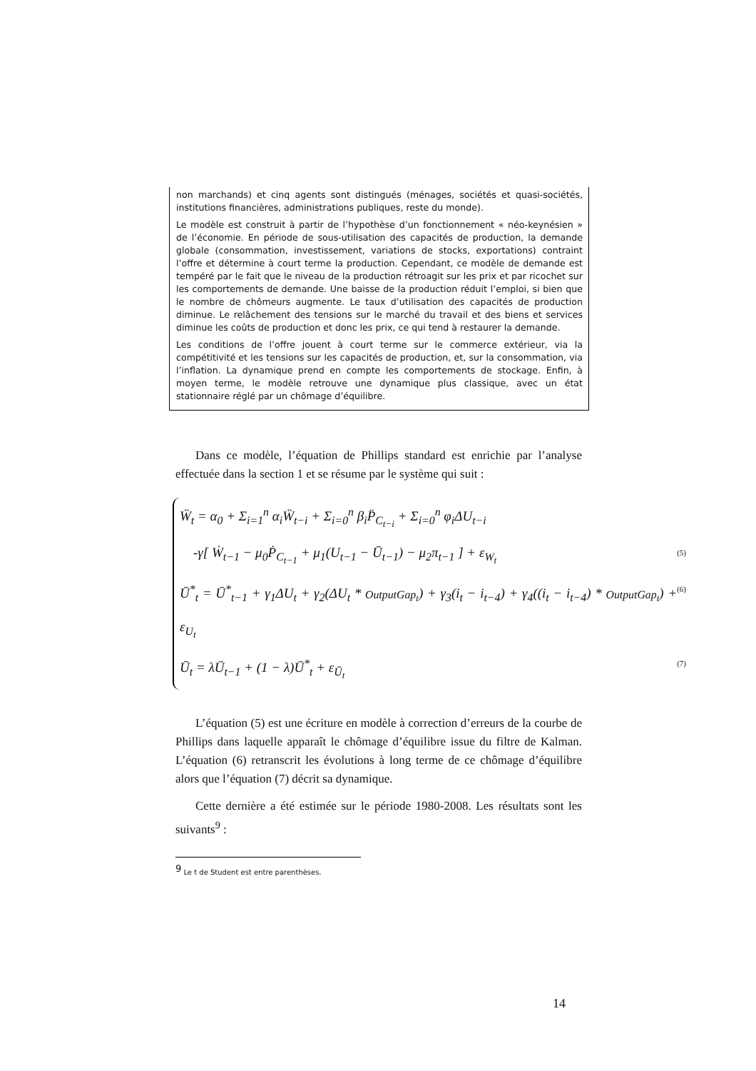non marchands) et cinq agents sont distingués (ménages, sociétés et quasi-sociétés, institutions financières, administrations publiques, reste du monde).
Le modèle est construit à partir de l’hypothèse d’un fonctionnement « néo-keynésien » de l’économie. En période de sous-utilisation des capacités de production, la demande globale (consommation, investissement, variations de stocks, exportations) contraint l’offre et détermine à court terme la production. Cependant, ce modèle de demande est tempéré par le fait que le niveau de la production rétroagit sur les prix et par ricochet sur les comportements de demande. Une baisse de la production réduit l’emploi, si bien que le nombre de chômeurs augmente. Le taux d’utilisation des capacités de production diminue. Le relâchement des tensions sur le marché du travail et des biens et services diminue les coûts de production et donc les prix, ce qui tend à restaurer la demande.
Les conditions de l’offre jouent à court terme sur le commerce extérieur, via la compétitivité et les tensions sur les capacités de production, et, sur la consommation, via l’inflation. La dynamique prend en compte les comportements de stockage. Enfin, à moyen terme, le modèle retrouve une dynamique plus classique, avec un état stationnaire réglé par un chômage d’équilibre.
Dans ce modèle, l’équation de Phillips standard est enrichie par l’analyse effectuée dans la section 1 et se résume par le système qui suit :
Ẅ<sub>t</sub> = α<sub>0</sub> + Σ<sub>i=1</sub><sup>n</sup> α<sub>i</sub>Ẅ<sub>t−i</sub> + Σ<sub>i=0</sub><sup>n</sup> β<sub>i</sub>P̈<sub>C<sub>t−i</sub></sub> + Σ<sub>i=0</sub><sup>n</sup> φ<sub>i</sub>ΔU<sub>t−i</sub>
-γ[ Ẇ<sub>t−1</sub> − μ<sub>0</sub>Ṗ<sub>C<sub>t−1</sub></sub> + μ<sub>1</sub>(U<sub>t−1</sub> − Ū<sub>t−1</sub>) − μ<sub>2</sub>π<sub>t−1</sub> ] + ε<sub>W<sub>t</sub></sub> (5)
Ū<sup>*</sup><sub>t</sub> = Ū<sup>*</sup><sub>t−1</sub> + γ<sub>1</sub>ΔU<sub>t</sub> + γ<sub>2</sub>(ΔU<sub>t</sub> * OutputGap<sub>t</sub>) + γ<sub>3</sub>(i<sub>t</sub> − i<sub>t−4</sub>) + γ<sub>4</sub>((i<sub>t</sub> − i<sub>t−4</sub>) * OutputGap<sub>t</sub>) + ε<sub>U<sub>t</sub></sub> (6)
Ū<sub>t</sub> = λŪ<sub>t−1</sub> + (1 − λ)Ū<sup>*</sup><sub>t</sub> + ε<sub>Ū<sub>t</sub></sub> (7)
L’équation (5) est une écriture en modèle à correction d’erreurs de la courbe de Phillips dans laquelle apparaît le chômage d’équilibre issue du filtre de Kalman. L’équation (6) retranscrit les évolutions à long terme de ce chômage d’équilibre alors que l’équation (7) décrit sa dynamique.
Cette dernière a été estimée sur le période 1980-2008. Les résultats sont les suivants<sup>9</sup> :
<sup>9</sup> Le t de Student est entre parenthèses.
14